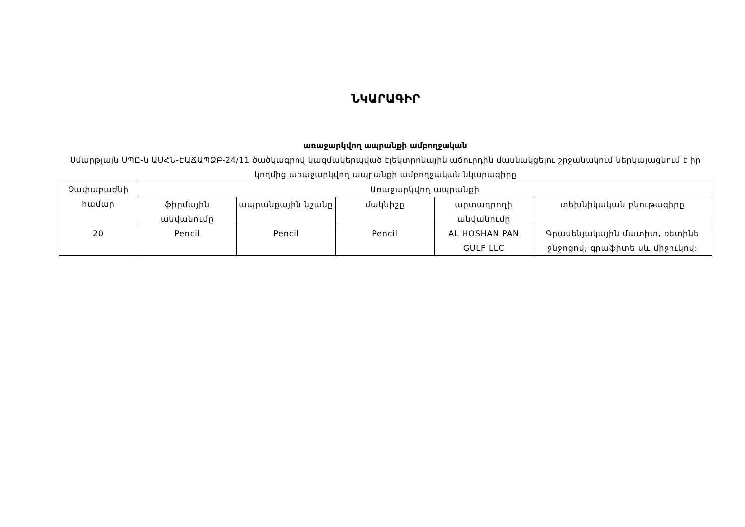ՆԿԱՐԱԳԻՐ
առաջարկվող ապրանքի ամբողջական
Սմարթլայն ՍՊԸ-ն ԱՍՀՆ-ԷԱՃԱՊՁԲ-24/11 ծածկագրով կազմակերպված էլեկտրոնային աճուրդին մասնակցելու շրջանակում ներկայացնում է իր կողմից առաջարկվող ապրանքի ամբողջական նկարագիրը
| Չափաբաժնի համար | Առաջարկվող ապրանքի | | | | |
| | ֆիրմային անվանումը | ապրանքային նշանը | մակնիշը | արտադրողի անվանումը | տեխնիկական բնութագիրը |
| 20 | Pencil | Pencil | Pencil | AL HOSHAN PAN GULF LLC | Գրասենյակային մատիտ, ռետինե ջնջոցով, գրաֆիտե սև միջուկով: |